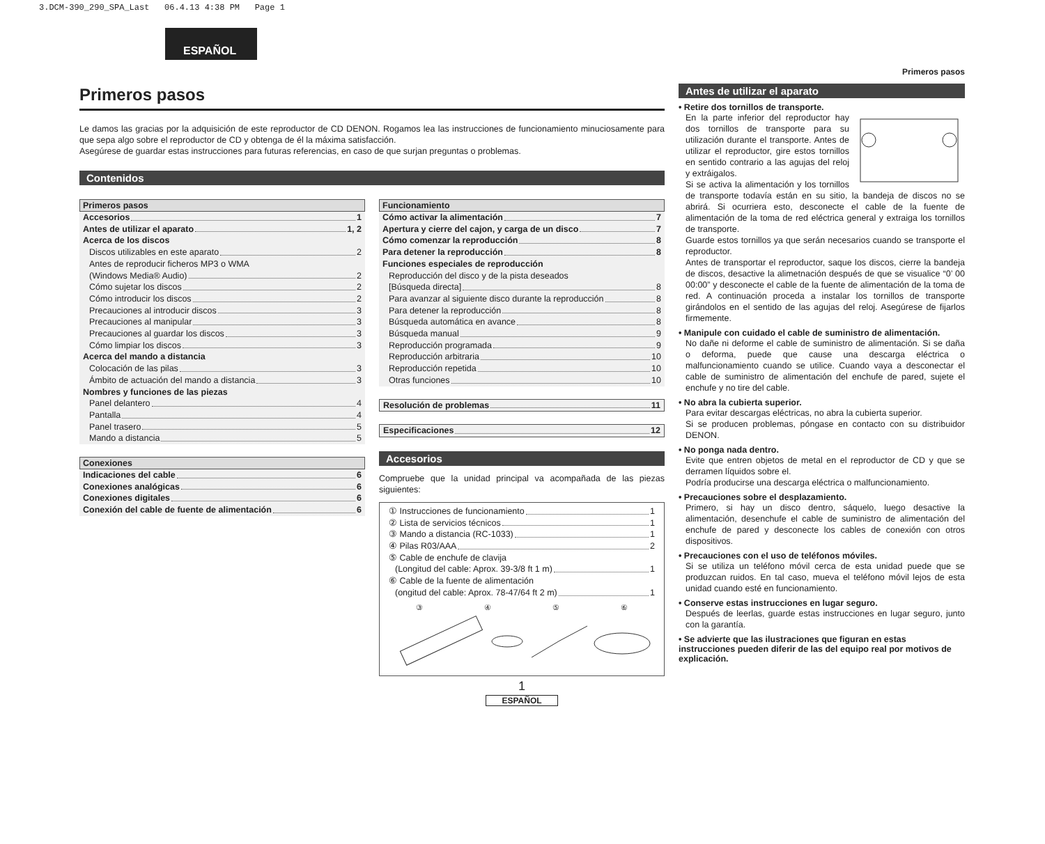3.DCM-390_290_SPA_Last 06.4.13 4:38 PM Page 1
ESPAÑOL
Primeros pasos
Le damos las gracias por la adquisición de este reproductor de CD DENON. Rogamos lea las instrucciones de funcionamiento minuciosamente para que sepa algo sobre el reproductor de CD y obtenga de él la máxima satisfacción.
Asegúrese de guardar estas instrucciones para futuras referencias, en caso de que surjan preguntas o problemas.
Contenidos
Primeros pasos
Accesorios 1
Antes de utilizar el aparato 1, 2
Acerca de los discos
Discos utilizables en este aparato 2
Antes de reproducir ficheros MP3 o WMA
(Windows Media® Audio) 2
Cómo sujetar los discos 2
Cómo introducir los discos 2
Precauciones al introducir discos 3
Precauciones al manipular 3
Precauciones al guardar los discos 3
Cómo limpiar los discos 3
Acerca del mando a distancia
Colocación de las pilas 3
Ámbito de actuación del mando a distancia 3
Nombres y funciones de las piezas
Panel delantero 4
Pantalla 4
Panel trasero 5
Mando a distancia 5
Conexiones
Indicaciones del cable 6
Conexiones analógicas 6
Conexiones digitales 6
Conexión del cable de fuente de alimentación 6
Funcionamiento
Cómo activar la alimentación 7
Apertura y cierre del cajon, y carga de un disco 7
Cómo comenzar la reproducción 8
Para detener la reproducción 8
Funciones especiales de reproducción
Reproducción del disco y de la pista deseados
[Búsqueda directa] 8
Para avanzar al siguiente disco durante la reproducción 8
Para detener la reproducción 8
Búsqueda automática en avance 8
Búsqueda manual 9
Reproducción programada 9
Reproducción arbitraria 10
Reproducción repetida 10
Otras funciones 10
Resolución de problemas 11
Especificaciones 12
Accesorios
Compruebe que la unidad principal va acompañada de las piezas siguientes:
① Instrucciones de funcionamiento 1
② Lista de servicios técnicos 1
③ Mando a distancia (RC-1033) 1
④ Pilas R03/AAA 2
⑤ Cable de enchufe de clavija
(Longitud del cable: Aprox. 39-3/8 ft 1 m) 1
⑥ Cable de la fuente de alimentación
(ongitud del cable: Aprox. 78-47/64 ft 2 m) 1
③ ④ ⑤ ⑥
1
ESPAÑOL
Primeros pasos
Antes de utilizar el aparato
• Retire dos tornillos de transporte.
En la parte inferior del reproductor hay dos tornillos de transporte para su utilización durante el transporte. Antes de utilizar el reproductor, gire estos tornillos en sentido contrario a las agujas del reloj y extráigalos.
Si se activa la alimentación y los tornillos de transporte todavía están en su sitio, la bandeja de discos no se abrirá. Si ocurriera esto, desconecte el cable de la fuente de alimentación de la toma de red eléctrica general y extraiga los tornillos de transporte.
Guarde estos tornillos ya que serán necesarios cuando se transporte el reproductor.
Antes de transportar el reproductor, saque los discos, cierre la bandeja de discos, desactive la alimetnación después de que se visualice “0’ 00 00:00” y desconecte el cable de la fuente de alimentación de la toma de red. A continuación proceda a instalar los tornillos de transporte girándolos en el sentido de las agujas del reloj. Asegúrese de fijarlos firmemente.
• Manipule con cuidado el cable de suministro de alimentación.
No dañe ni deforme el cable de suministro de alimentación. Si se daña o deforma, puede que cause una descarga eléctrica o malfuncionamiento cuando se utilice. Cuando vaya a desconectar el cable de suministro de alimentación del enchufe de pared, sujete el enchufe y no tire del cable.
• No abra la cubierta superior.
Para evitar descargas eléctricas, no abra la cubierta superior.
Si se producen problemas, póngase en contacto con su distribuidor DENON.
• No ponga nada dentro.
Evite que entren objetos de metal en el reproductor de CD y que se derramen líquidos sobre el.
Podría producirse una descarga eléctrica o malfuncionamiento.
• Precauciones sobre el desplazamiento.
Primero, si hay un disco dentro, sáquelo, luego desactive la alimentación, desenchufe el cable de suministro de alimentación del enchufe de pared y desconecte los cables de conexión con otros dispositivos.
• Precauciones con el uso de teléfonos móviles.
Si se utiliza un teléfono móvil cerca de esta unidad puede que se produzcan ruidos. En tal caso, mueva el teléfono móvil lejos de esta unidad cuando esté en funcionamiento.
• Conserve estas instrucciones en lugar seguro.
Después de leerlas, guarde estas instrucciones en lugar seguro, junto con la garantía.
• Se advierte que las ilustraciones que figuran en estas instrucciones pueden diferir de las del equipo real por motivos de explicación.